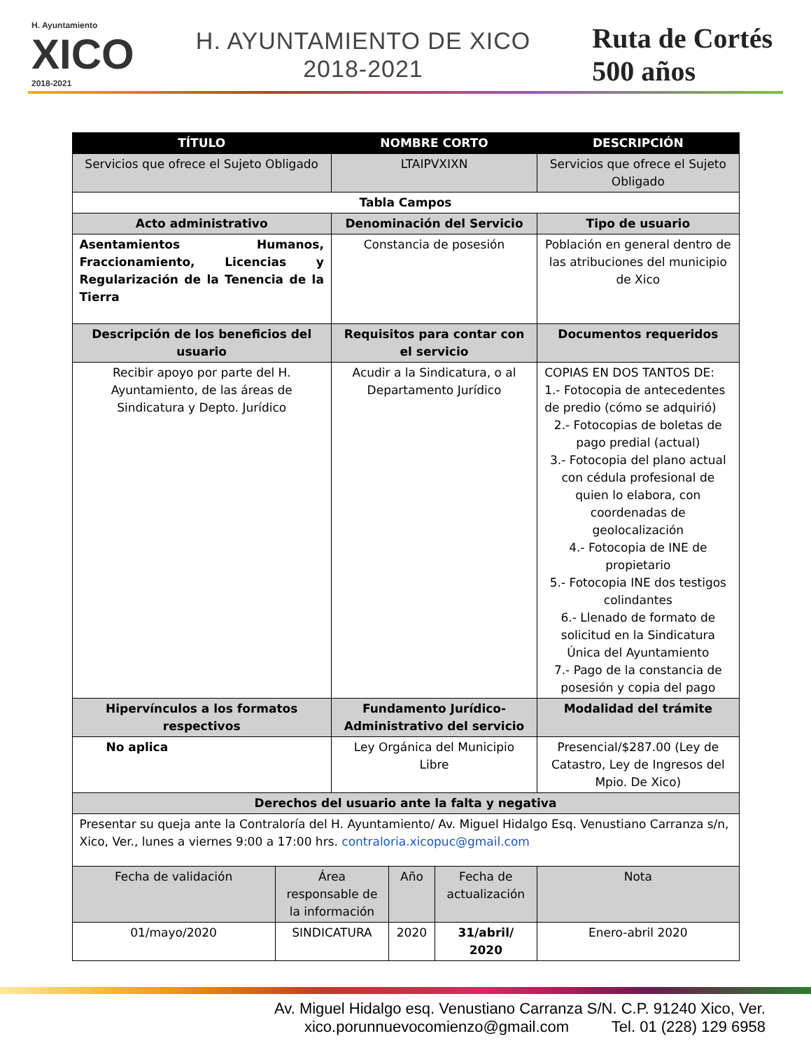H. Ayuntamiento
XICO
2018-2021
H. AYUNTAMIENTO DE XICO
2018-2021
Ruta de Cortés
500 años
| TÍTULO | | NOMBRE CORTO | | | DESCRIPCIÓN |
| --- | --- | --- | --- | --- | --- |
| Servicios que ofrece el Sujeto Obligado | | LTAIPVXIXN | | | Servicios que ofrece el Sujeto Obligado |
| Tabla Campos | | | | | |
| Acto administrativo | | Denominación del Servicio | | | Tipo de usuario |
| Asentamientos Humanos, Fraccionamiento, Licencias y Regularización de la Tenencia de la Tierra | | Constancia de posesión | | | Población en general dentro de las atribuciones del municipio de Xico |
| Descripción de los beneficios del usuario | | Requisitos para contar con el servicio | | | Documentos requeridos |
| Recibir apoyo por parte del H. Ayuntamiento, de las áreas de Sindicatura y Depto. Jurídico | | Acudir a la Sindicatura, o al Departamento Jurídico | | | COPIAS EN DOS TANTOS DE: 1.- Fotocopia de antecedentes de predio (cómo se adquirió) 2.- Fotocopias de boletas de pago predial (actual) 3.- Fotocopia del plano actual con cédula profesional de quien lo elabora, con coordenadas de geolocalización 4.- Fotocopia de INE de propietario 5.- Fotocopia INE dos testigos colindantes 6.- Llenado de formato de solicitud en la Sindicatura Única del Ayuntamiento 7.- Pago de la constancia de posesión y copia del pago |
| Hipervínculos a los formatos respectivos | | Fundamento Jurídico-Administrativo del servicio | | | Modalidad del trámite |
| No aplica | | Ley Orgánica del Municipio Libre | | | Presencial/$287.00 (Ley de Catastro, Ley de Ingresos del Mpio. De Xico) |
| Derechos del usuario ante la falta y negativa | | | | | |
| Presentar su queja ante la Contraloría del H. Ayuntamiento/ Av. Miguel Hidalgo Esq. Venustiano Carranza s/n, Xico, Ver., lunes a viernes 9:00 a 17:00 hrs. contraloria.xicopuc@gmail.com | | | | | |
| Fecha de validación | Área responsable de la información | | Año | Fecha de actualización | Nota |
| 01/mayo/2020 | SINDICATURA | | 2020 | 31/abril/ 2020 | Enero-abril 2020 |
Av. Miguel Hidalgo esq. Venustiano Carranza S/N. C.P. 91240 Xico, Ver.
xico.porunnuevocomienzo@gmail.com Tel. 01 (228) 129 6958